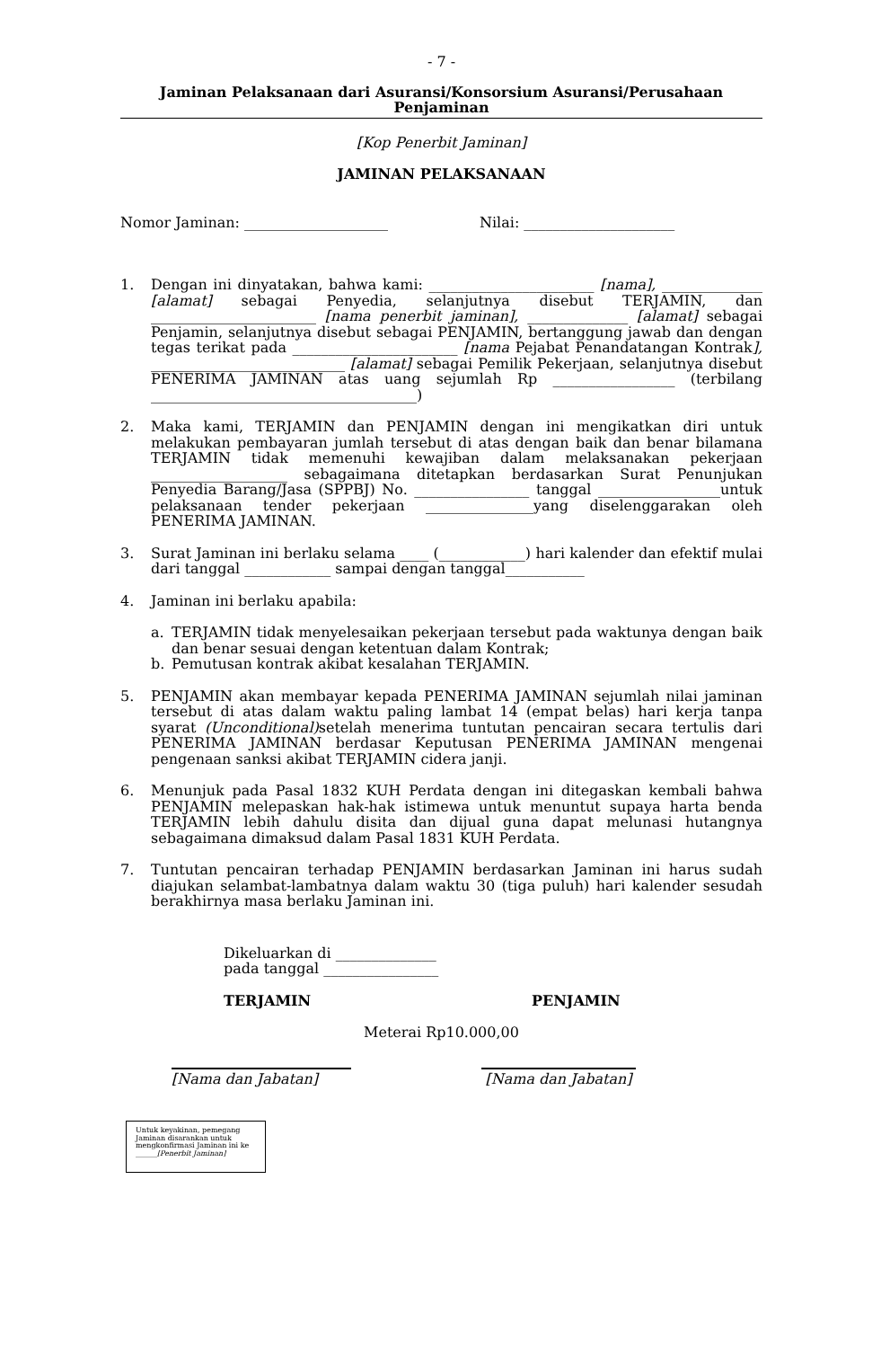- 7 -
Jaminan Pelaksanaan dari Asuransi/Konsorsium Asuransi/Perusahaan Penjaminan
[Kop Penerbit Jaminan]
JAMINAN PELAKSANAAN
Nomor Jaminan: ____________________ Nilai: _____________________
1. Dengan ini dinyatakan, bahwa kami: _______________________ [nama], ______________ [alamat] sebagai Penyedia, selanjutnya disebut TERJAMIN, dan _______________________ [nama penerbit jaminan], ______________ [alamat] sebagai Penjamin, selanjutnya disebut sebagai PENJAMIN, bertanggung jawab dan dengan tegas terikat pada _______________________ [nama Pejabat Penandatangan Kontrak], ___________________________ [alamat] sebagai Pemilik Pekerjaan, selanjutnya disebut PENERIMA JAMINAN atas uang sejumlah Rp _________________ (terbilang _____________________________________)
2. Maka kami, TERJAMIN dan PENJAMIN dengan ini mengikatkan diri untuk melakukan pembayaran jumlah tersebut di atas dengan baik dan benar bilamana TERJAMIN tidak memenuhi kewajiban dalam melaksanakan pekerjaan ___________________ sebagaimana ditetapkan berdasarkan Surat Penunjukan Penyedia Barang/Jasa (SPPBJ) No. ________________ tanggal _________________untuk pelaksanaan tender pekerjaan _______________yang diselenggarakan oleh PENERIMA JAMINAN.
3. Surat Jaminan ini berlaku selama ____ (____________) hari kalender dan efektif mulai dari tanggal ____________ sampai dengan tanggal___________
4. Jaminan ini berlaku apabila:
a. TERJAMIN tidak menyelesaikan pekerjaan tersebut pada waktunya dengan baik dan benar sesuai dengan ketentuan dalam Kontrak;
b. Pemutusan kontrak akibat kesalahan TERJAMIN.
5. PENJAMIN akan membayar kepada PENERIMA JAMINAN sejumlah nilai jaminan tersebut di atas dalam waktu paling lambat 14 (empat belas) hari kerja tanpa syarat (Unconditional) setelah menerima tuntutan pencairan secara tertulis dari PENERIMA JAMINAN berdasar Keputusan PENERIMA JAMINAN mengenai pengenaan sanksi akibat TERJAMIN cidera janji.
6. Menunjuk pada Pasal 1832 KUH Perdata dengan ini ditegaskan kembali bahwa PENJAMIN melepaskan hak-hak istimewa untuk menuntut supaya harta benda TERJAMIN lebih dahulu disita dan dijual guna dapat melunasi hutangnya sebagaimana dimaksud dalam Pasal 1831 KUH Perdata.
7. Tuntutan pencairan terhadap PENJAMIN berdasarkan Jaminan ini harus sudah diajukan selambat-lambatnya dalam waktu 30 (tiga puluh) hari kalender sesudah berakhirnya masa berlaku Jaminan ini.
Dikeluarkan di ______________
pada tanggal ________________
TERJAMIN PENJAMIN
Meterai Rp10.000,00
[Nama dan Jabatan] [Nama dan Jabatan]
Untuk keyakinan, pemegang Jaminan disarankan untuk mengkonfirmasi Jaminan ini ke ______[Penerbit Jaminan]